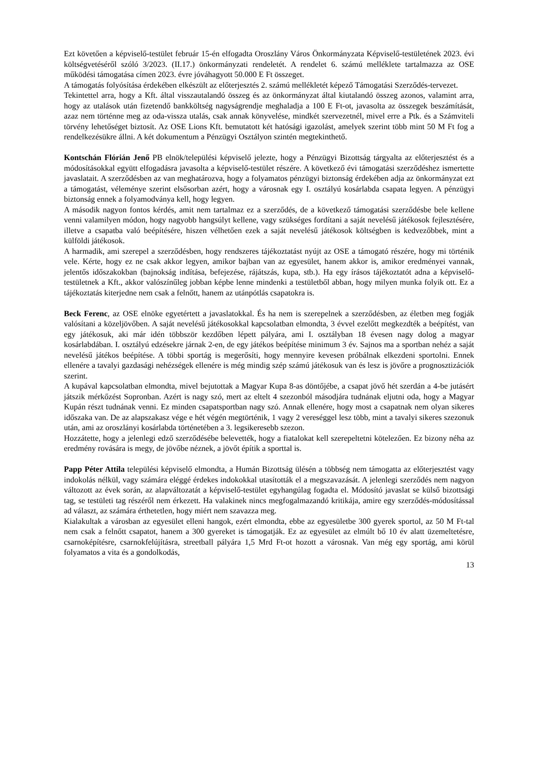Ezt követően a képviselő-testület február 15-én elfogadta Oroszlány Város Önkormányzata Képviselő-testületének 2023. évi költségvetéséről szóló 3/2023. (II.17.) önkormányzati rendeletét. A rendelet 6. számú melléklete tartalmazza az OSE működési támogatása címen 2023. évre jóváhagyott 50.000 E Ft összeget.
A támogatás folyósítása érdekében elkészült az előterjesztés 2. számú mellékletét képező Támogatási Szerződés-tervezet.
Tekintettel arra, hogy a Kft. által visszautalandó összeg és az önkormányzat által kiutalandó összeg azonos, valamint arra, hogy az utalások után fizetendő bankköltség nagyságrendje meghaladja a 100 E Ft-ot, javasolta az összegek beszámítását, azaz nem történne meg az oda-vissza utalás, csak annak könyvelése, mindkét szervezetnél, mivel erre a Ptk. és a Számviteli törvény lehetőséget biztosít. Az OSE Lions Kft. bemutatott két hatósági igazolást, amelyek szerint több mint 50 M Ft fog a rendelkezésükre állni. A két dokumentum a Pénzügyi Osztályon szintén megtekinthető.
Kontschán Flórián Jenő PB elnök/települési képviselő jelezte, hogy a Pénzügyi Bizottság tárgyalta az előterjesztést és a módosításokkal együtt elfogadásra javasolta a képviselő-testület részére. A következő évi támogatási szerződéshez ismertette javaslatait. A szerződésben az van meghatározva, hogy a folyamatos pénzügyi biztonság érdekében adja az önkormányzat ezt a támogatást, véleménye szerint elsősorban azért, hogy a városnak egy I. osztályú kosárlabda csapata legyen. A pénzügyi biztonság ennek a folyamodványa kell, hogy legyen.
A második nagyon fontos kérdés, amit nem tartalmaz ez a szerződés, de a következő támogatási szerződésbe bele kellene venni valamilyen módon, hogy nagyobb hangsúlyt kellene, vagy szükséges fordítani a saját nevelésű játékosok fejlesztésére, illetve a csapatba való beépítésére, hiszen vélhetően ezek a saját nevelésű játékosok költségben is kedvezőbbek, mint a külföldi játékosok.
A harmadik, ami szerepel a szerződésben, hogy rendszeres tájékoztatást nyújt az OSE a támogató részére, hogy mi történik vele. Kérte, hogy ez ne csak akkor legyen, amikor bajban van az egyesület, hanem akkor is, amikor eredményei vannak, jelentős időszakokban (bajnokság indítása, befejezése, rájátszás, kupa, stb.). Ha egy írásos tájékoztatót adna a képviselő-testületnek a Kft., akkor valószínűleg jobban képbe lenne mindenki a testületből abban, hogy milyen munka folyik ott. Ez a tájékoztatás kiterjedne nem csak a felnőtt, hanem az utánpótlás csapatokra is.
Beck Ferenc, az OSE elnöke egyetértett a javaslatokkal. És ha nem is szerepelnek a szerződésben, az életben meg fogják valósítani a közeljövőben. A saját nevelésű játékosokkal kapcsolatban elmondta, 3 évvel ezelőtt megkezdték a beépítést, van egy játékosuk, aki már idén többször kezdőben lépett pályára, ami I. osztályban 18 évesen nagy dolog a magyar kosárlabdában. I. osztályú edzésekre járnak 2-en, de egy játékos beépítése minimum 3 év. Sajnos ma a sportban nehéz a saját nevelésű játékos beépítése. A többi sportág is megerősíti, hogy mennyire kevesen próbálnak elkezdeni sportolni. Ennek ellenére a tavalyi gazdasági nehézségek ellenére is még mindig szép számú játékosuk van és lesz is jövőre a prognosztizációk szerint.
A kupával kapcsolatban elmondta, mivel bejutottak a Magyar Kupa 8-as döntőjébe, a csapat jövő hét szerdán a 4-be jutásért játszik mérkőzést Sopronban. Azért is nagy szó, mert az eltelt 4 szezonból másodjára tudnának eljutni oda, hogy a Magyar Kupán részt tudnának venni. Ez minden csapatsportban nagy szó. Annak ellenére, hogy most a csapatnak nem olyan sikeres időszaka van. De az alapszakasz vége e hét végén megtörténik, 1 vagy 2 vereséggel lesz több, mint a tavalyi sikeres szezonuk után, ami az oroszlányi kosárlabda történetében a 3. legsikeresebb szezon.
Hozzátette, hogy a jelenlegi edző szerződésébe belevették, hogy a fiatalokat kell szerepeltetni kötelezően. Ez bizony néha az eredmény rovására is megy, de jövőbe néznek, a jövőt építik a sporttal is.
Papp Péter Attila települési képviselő elmondta, a Humán Bizottság ülésén a többség nem támogatta az előterjesztést vagy indokolás nélkül, vagy számára eléggé érdekes indokokkal utasították el a megszavazását. A jelenlegi szerződés nem nagyon változott az évek során, az alapváltozatát a képviselő-testület egyhangúlag fogadta el. Módosító javaslat se külső bizottsági tag, se testületi tag részéről nem érkezett. Ha valakinek nincs megfogalmazandó kritikája, amire egy szerződés-módosítással ad választ, az számára érthetetlen, hogy miért nem szavazza meg.
Kialakultak a városban az egyesület elleni hangok, ezért elmondta, ebbe az egyesületbe 300 gyerek sportol, az 50 M Ft-tal nem csak a felnőtt csapatot, hanem a 300 gyereket is támogatják. Ez az egyesület az elmúlt bő 10 év alatt üzemeltetésre, csarnoképítésre, csarnokfelújításra, streetball pályára 1,5 Mrd Ft-ot hozott a városnak. Van még egy sportág, ami körül folyamatos a vita és a gondolkodás,
13